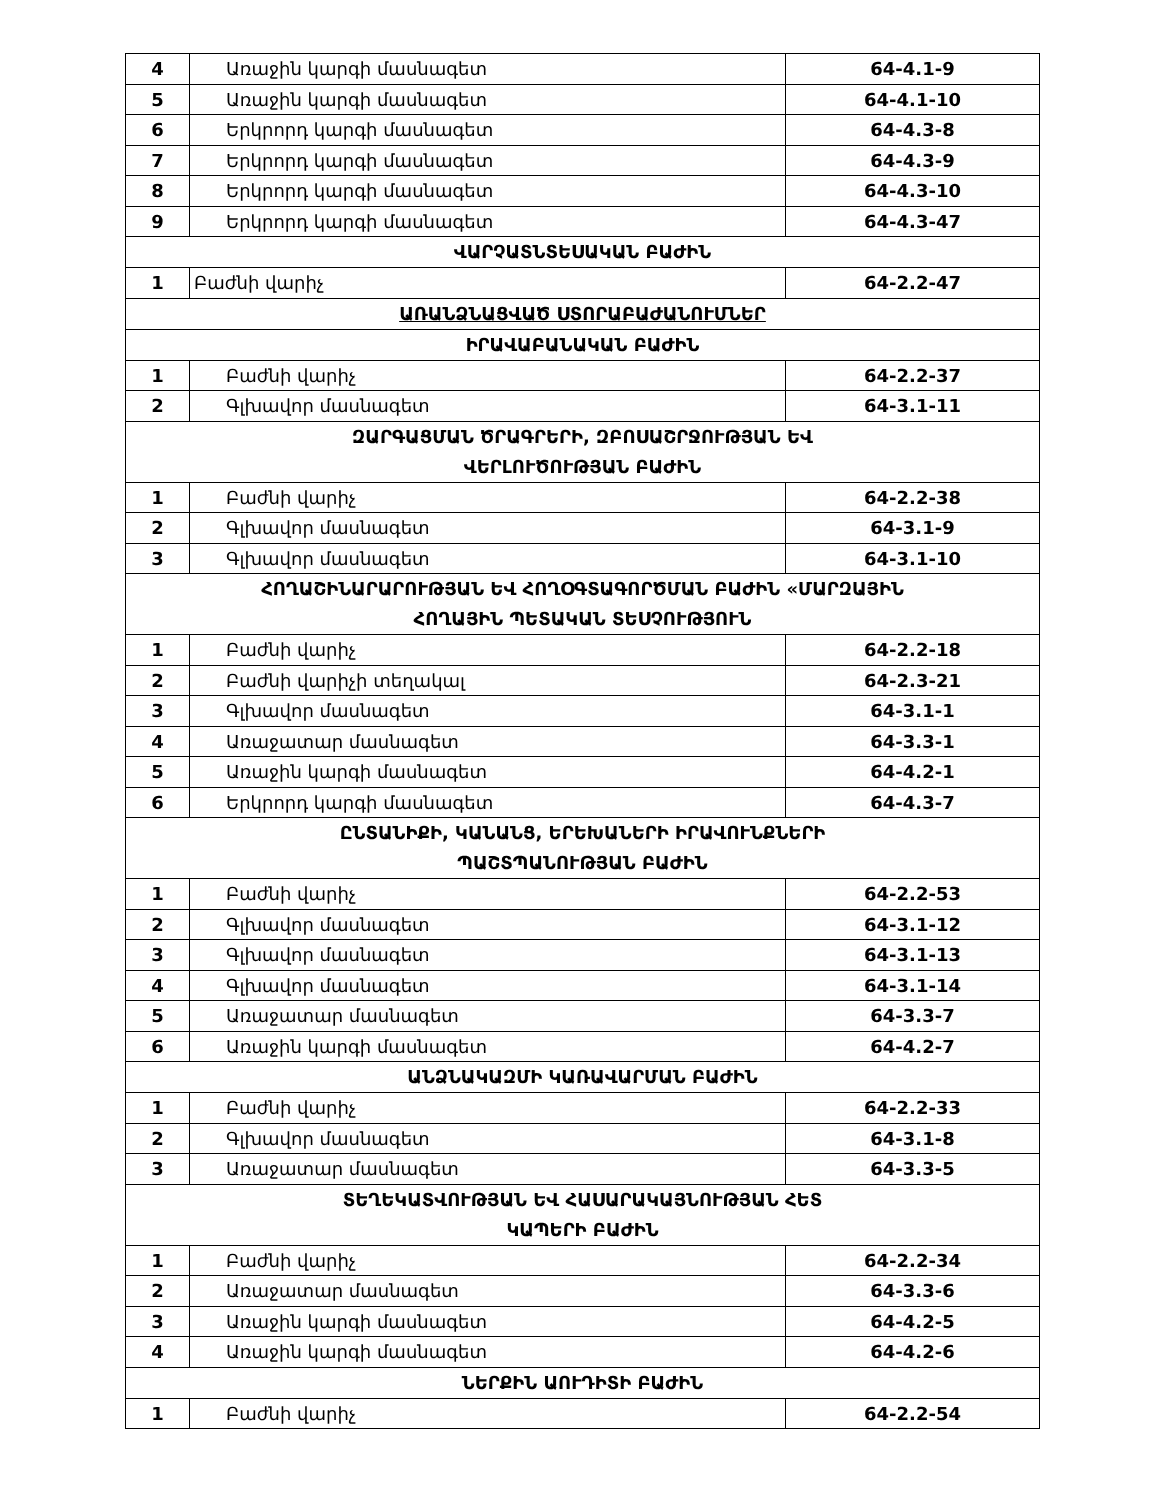| 4 | Առաջին կարգի մասնագետ | 64-4.1-9 |
| 5 | Առաջին կարգի մասնագետ | 64-4.1-10 |
| 6 | Երկրորդ կարգի մասնագետ | 64-4.3-8 |
| 7 | Երկրորդ կարգի մասնագետ | 64-4.3-9 |
| 8 | Երկրորդ կարգի մասնագետ | 64-4.3-10 |
| 9 | Երկրորդ կարգի մասնագետ | 64-4.3-47 |
| ՎԱՐՉԱՏՆՏԵՍԱԿԱՆ ԲԱԺԻՆ | | |
| 1 | Բաժնի վարիչ | 64-2.2-47 |
| ԱՌԱՆՁՆԱՑՎԱԾ ՍՏՈՐԱԲԱԺԱՆՈՒՄՆԵՐ | | |
| ԻՐԱՎԱԲԱՆԱԿԱՆ ԲԱԺԻՆ | | |
| 1 | Բաժնի վարիչ | 64-2.2-37 |
| 2 | Գլխավոր մասնագետ | 64-3.1-11 |
| ԶԱՐԳԱՑՄԱՆ ԾՐԱԳՐԵՐԻ, ԶԲՈՍԱՇՐՋՈՒԹՅԱՆ ԵՎ ՎԵՐԼՈՒԾՈՒԹՅԱՆ ԲԱԺԻՆ | | |
| 1 | Բաժնի վարիչ | 64-2.2-38 |
| 2 | Գլխավոր մասնագետ | 64-3.1-9 |
| 3 | Գլխավոր մասնագետ | 64-3.1-10 |
| ՀՈՂԱՇԻՆԱՐԱՐՈՒԹՅԱՆ ԵՎ ՀՈՂՕԳՏԱԳՈՐԾՄԱՆ ԲԱԺԻՆ «ՄԱՐԶԱՅԻՆ ՀՈՂԱՅԻՆ ՊԵՏԱԿԱՆ ՏԵՍՉՈՒԹՅՈՒՆ | | |
| 1 | Բաժնի վարիչ | 64-2.2-18 |
| 2 | Բաժնի վարիչի տեղակալ | 64-2.3-21 |
| 3 | Գլխավոր մասնագետ | 64-3.1-1 |
| 4 | Առաջատար մասնագետ | 64-3.3-1 |
| 5 | Առաջին կարգի մասնագետ | 64-4.2-1 |
| 6 | Երկրորդ կարգի մասնագետ | 64-4.3-7 |
| ԸՆՏԱՆԻՔԻ, ԿԱՆԱՆՑ, ԵՐԵԽԱՆԵՐԻ ԻՐԱՎՈՒՆՔՆԵՐԻ ՊԱՇՏՊԱՆՈՒԹՅԱՆ ԲԱԺԻՆ | | |
| 1 | Բաժնի վարիչ | 64-2.2-53 |
| 2 | Գլխավոր մասնագետ | 64-3.1-12 |
| 3 | Գլխավոր մասնագետ | 64-3.1-13 |
| 4 | Գլխավոր մասնագետ | 64-3.1-14 |
| 5 | Առաջատար մասնագետ | 64-3.3-7 |
| 6 | Առաջին կարգի մասնագետ | 64-4.2-7 |
| ԱՆՁՆԱԿԱԶՄԻ ԿԱՌԱՎԱՐՄԱՆ ԲԱԺԻՆ | | |
| 1 | Բաժնի վարիչ | 64-2.2-33 |
| 2 | Գլխավոր մասնագետ | 64-3.1-8 |
| 3 | Առաջատար մասնագետ | 64-3.3-5 |
| ՏԵՂԵԿԱՏՎՈՒԹՅԱՆ ԵՎ ՀԱՍԱՐԱԿԱՅՆՈՒԹՅԱՆ ՀԵՏ ԿԱՊԵՐԻ ԲԱԺԻՆ | | |
| 1 | Բաժնի վարիչ | 64-2.2-34 |
| 2 | Առաջատար մասնագետ | 64-3.3-6 |
| 3 | Առաջին կարգի մասնագետ | 64-4.2-5 |
| 4 | Առաջին կարգի մասնագետ | 64-4.2-6 |
| ՆԵՐՔԻՆ ԱՈՒԴԻՏԻ ԲԱԺԻՆ | | |
| 1 | Բաժնի վարիչ | 64-2.2-54 |